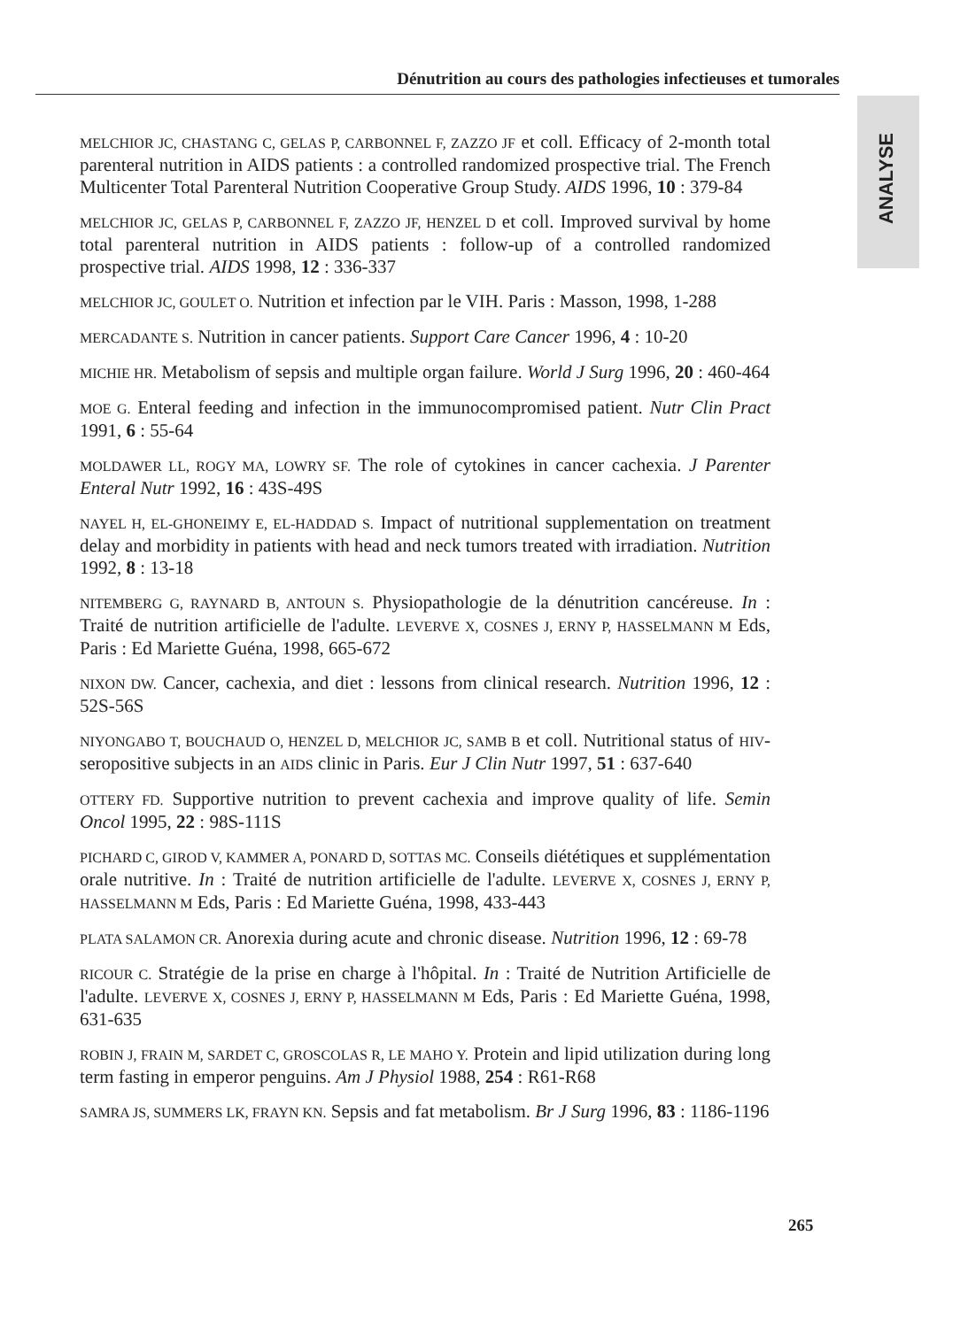Dénutrition au cours des pathologies infectieuses et tumorales
ANALYSE
MELCHIOR JC, CHASTANG C, GELAS P, CARBONNEL F, ZAZZO JF et coll. Efficacy of 2-month total parenteral nutrition in AIDS patients : a controlled randomized prospective trial. The French Multicenter Total Parenteral Nutrition Cooperative Group Study. AIDS 1996, 10 : 379-84
MELCHIOR JC, GELAS P, CARBONNEL F, ZAZZO JF, HENZEL D et coll. Improved survival by home total parenteral nutrition in AIDS patients : follow-up of a controlled randomized prospective trial. AIDS 1998, 12 : 336-337
MELCHIOR JC, GOULET O. Nutrition et infection par le VIH. Paris : Masson, 1998, 1-288
MERCADANTE S. Nutrition in cancer patients. Support Care Cancer 1996, 4 : 10-20
MICHIE HR. Metabolism of sepsis and multiple organ failure. World J Surg 1996, 20 : 460-464
MOE G. Enteral feeding and infection in the immunocompromised patient. Nutr Clin Pract 1991, 6 : 55-64
MOLDAWER LL, ROGY MA, LOWRY SF. The role of cytokines in cancer cachexia. J Parenter Enteral Nutr 1992, 16 : 43S-49S
NAYEL H, EL-GHONEIMY E, EL-HADDAD S. Impact of nutritional supplementation on treatment delay and morbidity in patients with head and neck tumors treated with irradiation. Nutrition 1992, 8 : 13-18
NITEMBERG G, RAYNARD B, ANTOUN S. Physiopathologie de la dénutrition cancéreuse. In : Traité de nutrition artificielle de l'adulte. LEVERVE X, COSNES J, ERNY P, HASSELMANN M Eds, Paris : Ed Mariette Guéna, 1998, 665-672
NIXON DW. Cancer, cachexia, and diet : lessons from clinical research. Nutrition 1996, 12 : 52S-56S
NIYONGABO T, BOUCHAUD O, HENZEL D, MELCHIOR JC, SAMB B et coll. Nutritional status of HIV-seropositive subjects in an AIDS clinic in Paris. Eur J Clin Nutr 1997, 51 : 637-640
OTTERY FD. Supportive nutrition to prevent cachexia and improve quality of life. Semin Oncol 1995, 22 : 98S-111S
PICHARD C, GIROD V, KAMMER A, PONARD D, SOTTAS MC. Conseils diététiques et supplémentation orale nutritive. In : Traité de nutrition artificielle de l'adulte. LEVERVE X, COSNES J, ERNY P, HASSELMANN M Eds, Paris : Ed Mariette Guéna, 1998, 433-443
PLATA SALAMON CR. Anorexia during acute and chronic disease. Nutrition 1996, 12 : 69-78
RICOUR C. Stratégie de la prise en charge à l'hôpital. In : Traité de Nutrition Artificielle de l'adulte. LEVERVE X, COSNES J, ERNY P, HASSELMANN M Eds, Paris : Ed Mariette Guéna, 1998, 631-635
ROBIN J, FRAIN M, SARDET C, GROSCOLAS R, LE MAHO Y. Protein and lipid utilization during long term fasting in emperor penguins. Am J Physiol 1988, 254 : R61-R68
SAMRA JS, SUMMERS LK, FRAYN KN. Sepsis and fat metabolism. Br J Surg 1996, 83 : 1186-1196
265